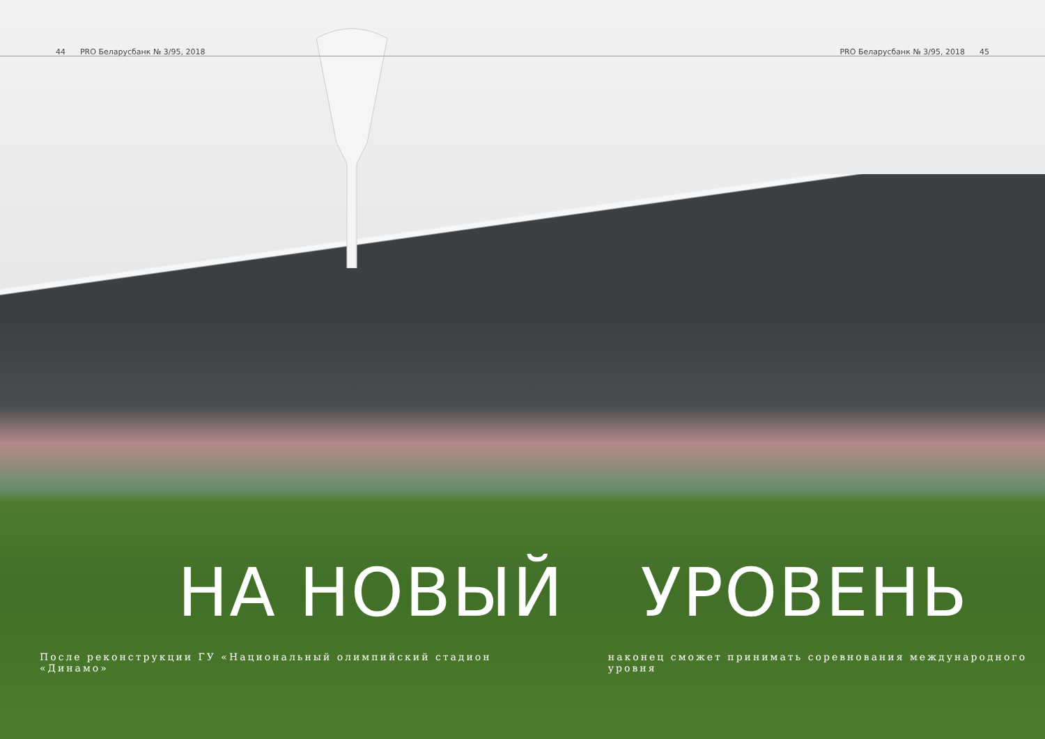44 PRO Беларусбанк № 3/95, 2018 PRO Беларусбанк № 3/95, 2018 45
НА НОВЫЙ УРОВЕНЬ
После реконструкции ГУ «Национальный олимпийский стадион «Динамо» наконец сможет принимать соревнования международного уровня